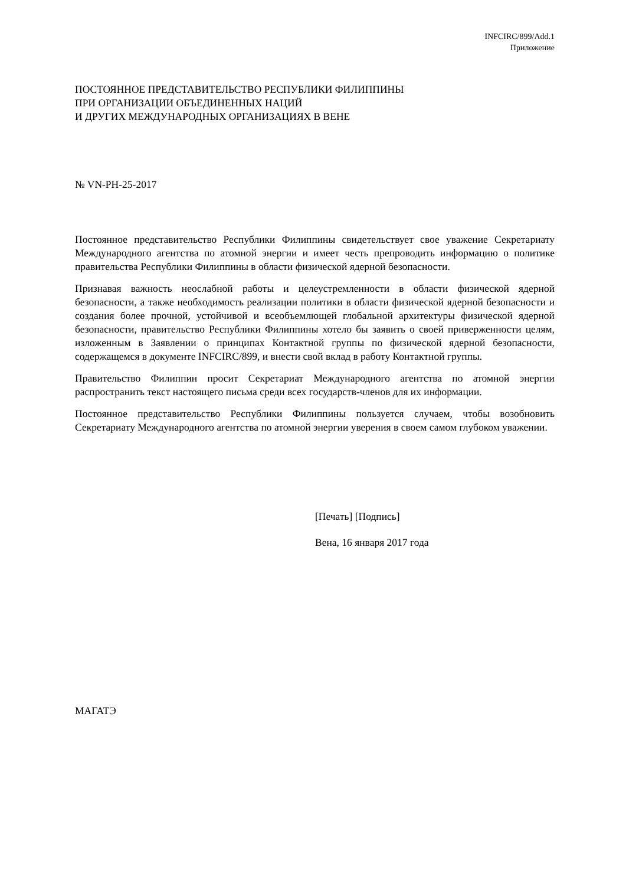INFCIRC/899/Add.1
Приложение
ПОСТОЯННОЕ ПРЕДСТАВИТЕЛЬСТВО РЕСПУБЛИКИ ФИЛИППИНЫ
ПРИ ОРГАНИЗАЦИИ ОБЪЕДИНЕННЫХ НАЦИЙ
И ДРУГИХ МЕЖДУНАРОДНЫХ ОРГАНИЗАЦИЯХ В ВЕНЕ
№ VN-PH-25-2017
Постоянное представительство Республики Филиппины свидетельствует свое уважение Секретариату Международного агентства по атомной энергии и имеет честь препроводить информацию о политике правительства Республики Филиппины в области физической ядерной безопасности.
Признавая важность неослабной работы и целеустремленности в области физической ядерной безопасности, а также необходимость реализации политики в области физической ядерной безопасности и создания более прочной, устойчивой и всеобъемлющей глобальной архитектуры физической ядерной безопасности, правительство Республики Филиппины хотело бы заявить о своей приверженности целям, изложенным в Заявлении о принципах Контактной группы по физической ядерной безопасности, содержащемся в документе INFCIRC/899, и внести свой вклад в работу Контактной группы.
Правительство Филиппин просит Секретариат Международного агентства по атомной энергии распространить текст настоящего письма среди всех государств-членов для их информации.
Постоянное представительство Республики Филиппины пользуется случаем, чтобы возобновить Секретариату Международного агентства по атомной энергии уверения в своем самом глубоком уважении.
[Печать] [Подпись]
Вена, 16 января 2017 года
МАГАТЭ